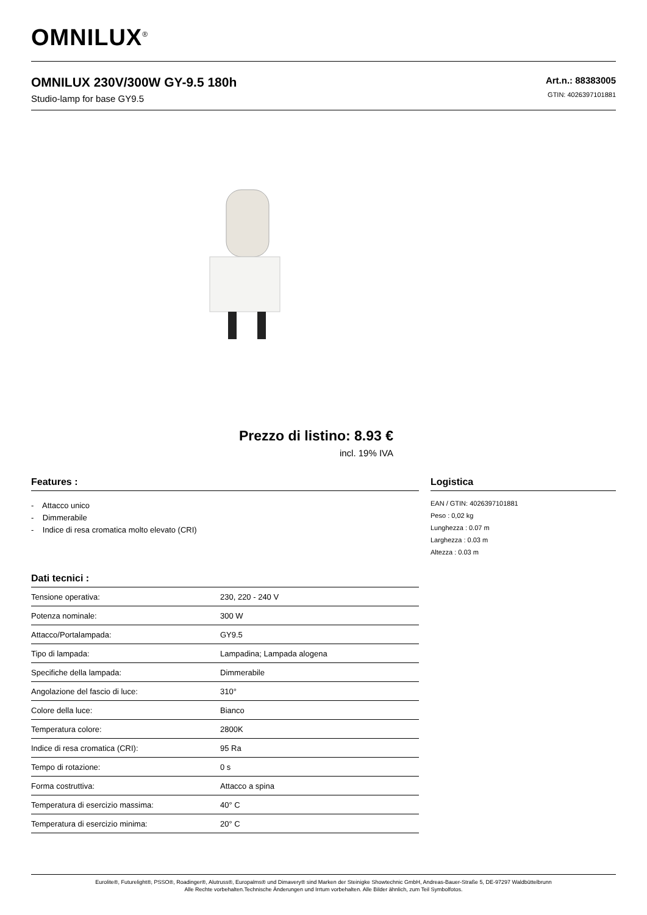OMNILUX<sup>®</sup>
OMNILUX 230V/300W GY-9.5 180h
Studio-lamp for base GY9.5
Art.n.: 88383005
GTIN: 4026397101881
Prezzo di listino: 8.93 €
incl. 19% IVA
Features :
- Attacco unico
- Dimmerabile
- Indice di resa cromatica molto elevato (CRI)
Dati tecnici :
| Tensione operativa: | 230, 220 - 240 V |
| Potenza nominale: | 300 W |
| Attacco/Portalampada: | GY9.5 |
| Tipo di lampada: | Lampadina; Lampada alogena |
| Specifiche della lampada: | Dimmerabile |
| Angolazione del fascio di luce: | 310° |
| Colore della luce: | Bianco |
| Temperatura colore: | 2800K |
| Indice di resa cromatica (CRI): | 95 Ra |
| Tempo di rotazione: | 0 s |
| Forma costruttiva: | Attacco a spina |
| Temperatura di esercizio massima: | 40° C |
| Temperatura di esercizio minima: | 20° C |
Logistica
EAN / GTIN: 4026397101881
Peso : 0,02 kg
Lunghezza : 0.07 m
Larghezza : 0.03 m
Altezza : 0.03 m
Eurolite®, Futurelight®, PSSO®, Roadinger®, Alutruss®, Europalms® und Dimavery® sind Marken der Steinigke Showtechnic GmbH, Andreas-Bauer-Straße 5, DE-97297 Waldbüttelbrunn
Alle Rechte vorbehalten.Technische Änderungen und Irrtum vorbehalten. Alle Bilder ähnlich, zum Teil Symbolfotos.